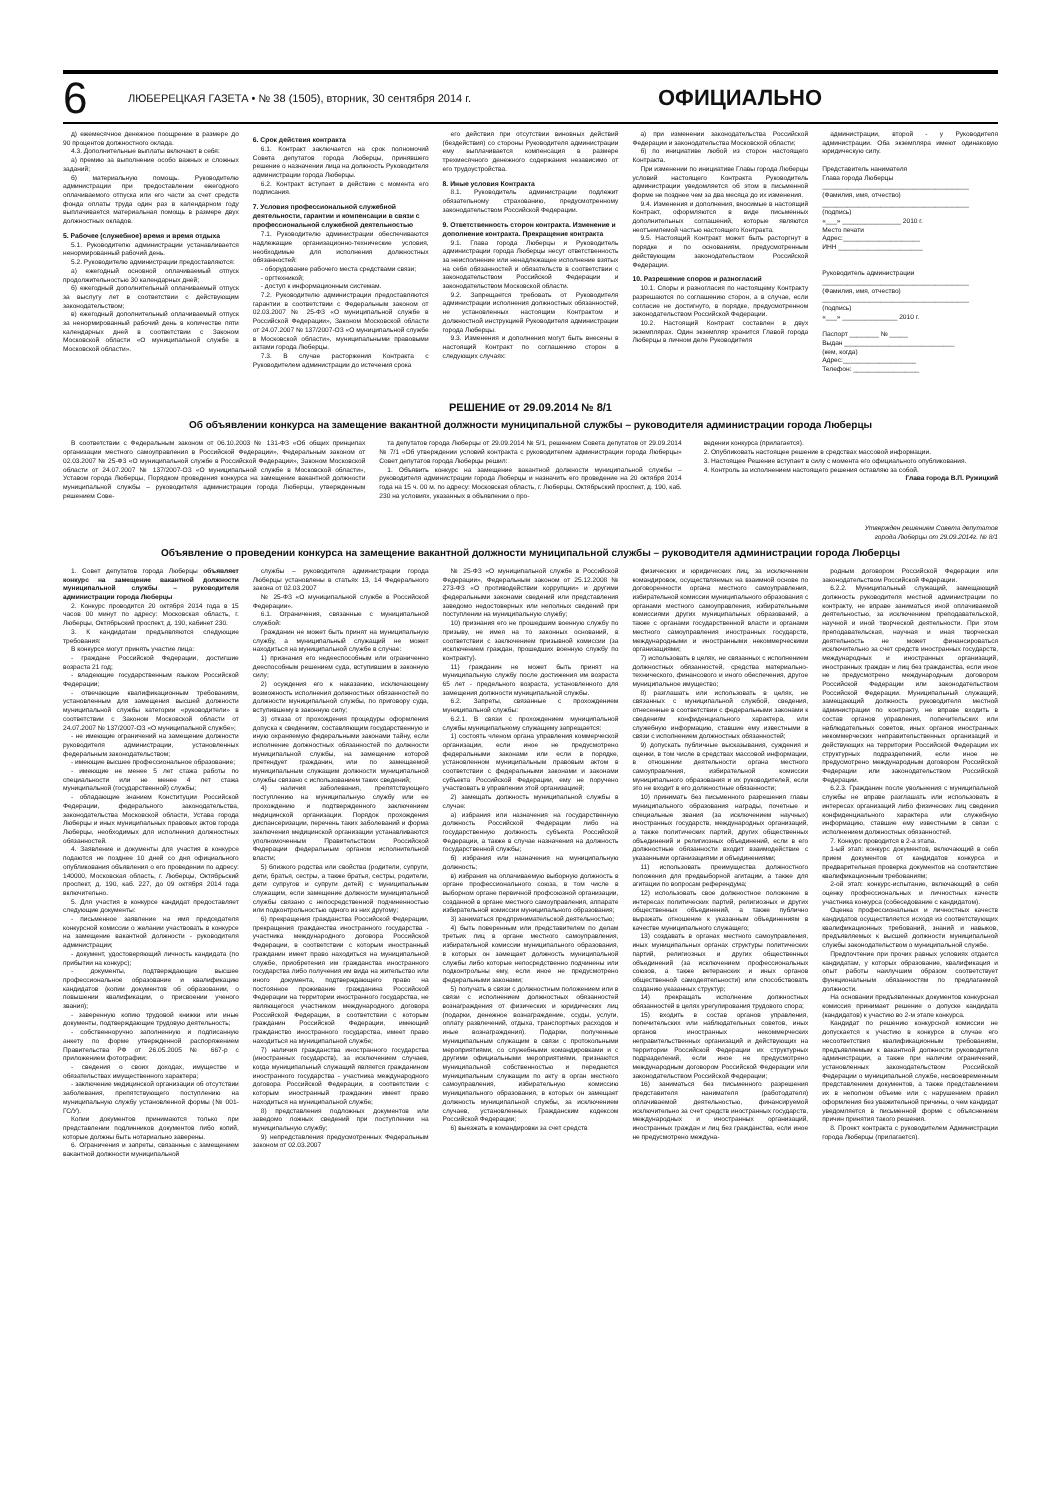6
ЛЮБЕРЕЦКАЯ ГАЗЕТА • № 38 (1505), вторник, 30 сентября 2014 г.
ОФИЦИАЛЬНО
д) ежемесячное денежное поощрение в размере до 90 процентов должностного оклада.
4.3. Дополнительные выплаты включают в себя:
а) премию за выполнение особо важных и сложных заданий;
б) материальную помощь. Руководителю администрации при предоставлении ежегодного оплачиваемого отпуска или его части за счет средств фонда оплаты труда один раз в календарном году выплачивается материальная помощь в размере двух должностных окладов.
5. Рабочее (служебное) время и время отдыха
5.1. Руководителю администрации устанавливается ненормированный рабочий день.
5.2. Руководителю администрации предоставляются:
а) ежегодный основной оплачиваемый отпуск продолжительностью 30 календарных дней;
б) ежегодный дополнительный оплачиваемый отпуск за выслугу лет в соответствии с действующим законодательством;
в) ежегодный дополнительный оплачиваемый отпуск за ненормированный рабочий день в количестве пяти календарных дней в соответствии с Законом Московской области «О муниципальной службе в Московской области».
6. Срок действия контракта
6.1. Контракт заключается на срок полномочий Совета депутатов города Люберцы, принявшего решение о назначении лица на должность Руководителя администрации города Люберцы.
6.2. Контракт вступает в действие с момента его подписания.
7. Условия профессиональной служебной деятельности, гарантии и компенсации в связи с профессиональной служебной деятельностью
7.1. Руководителю администрации обеспечиваются надлежащие организационно-технические условия, необходимые для исполнения должностных обязанностей:
- оборудование рабочего места средствами связи;
- оргтехникой;
- доступ к информационным системам.
7.2. Руководителю администрации предоставляются гарантии в соответствии с Федеральным законом от 02.03.2007 № 25-ФЗ «О муниципальной службе в Российской Федерации», Законом Московской области от 24.07.2007 № 137/2007-ОЗ «О муниципальной службе в Московской области», муниципальными правовыми актами города Люберцы.
7.3. В случае расторжения Контракта с Руководителем администрации до истечения срока
его действия при отсутствии виновных действий (бездействия) со стороны Руководителя администрации ему выплачивается компенсация в размере трехмесячного денежного содержания независимо от его трудоустройства.
8. Иные условия Контракта
8.1. Руководитель администрации подлежит обязательному страхованию, предусмотренному законодательством Российской Федерации.
9. Ответственность сторон контракта. Изменение и дополнение контракта. Прекращение контракта
9.1. Глава города Люберцы и Руководитель администрации города Люберцы несут ответственность за неисполнение или ненадлежащее исполнение взятых на себя обязанностей и обязательств в соответствии с законодательством Российской Федерации и законодательством Московской области.
9.2. Запрещается требовать от Руководителя администрации исполнения должностных обязанностей, не установленных настоящим Контрактом и должностной инструкцией Руководителя администрации города Люберцы.
9.3. Изменения и дополнения могут быть внесены в настоящий Контракт по соглашению сторон в следующих случаях:
а) при изменении законодательства Российской Федерации и законодательства Московской области;
б) по инициативе любой из сторон настоящего Контракта.
При изменении по инициативе Главы города Люберцы условий настоящего Контракта Руководитель администрации уведомляется об этом в письменной форме не позднее чем за два месяца до их изменения.
9.4. Изменения и дополнения, вносимые в настоящий Контракт, оформляются в виде письменных дополнительных соглашений, которые являются неотъемлемой частью настоящего Контракта.
9.5. Настоящий Контракт может быть расторгнут в порядке и по основаниям, предусмотренным действующим законодательством Российской Федерации.
10. Разрешение споров и разногласий
10.1. Споры и разногласия по настоящему Контракту разрешаются по соглашению сторон, а в случае, если согласие не достигнуто, в порядке, предусмотренном законодательством Российской Федерации.
10.2. Настоящий Контракт составлен в двух экземплярах. Один экземпляр хранится Главой города Люберцы в личном деле Руководителя
администрации, второй - у Руководителя администрации. Оба экземпляра имеют одинаковую юридическую силу.
Представитель нанимателя
Глава города Люберцы
________________________________________
(Фамилия, имя, отчество)
________________________________________
(подпись)
«___» ________________ 2010 г.
Место печати
Адрес:_____________________
ИНН _______________________
Руководитель администрации
________________________________________
(Фамилия, имя, отчество)
________________________________________
(подпись)
«___» _______________ 2010 г.
Паспорт ________ № _____
Выдан ______________________________
(кем, когда)
Адрес:____________________
Телефон: __________________
РЕШЕНИЕ от 29.09.2014 № 8/1
Об объявлении конкурса на замещение вакантной должности муниципальной службы – руководителя администрации города Люберцы
В соответствии с Федеральным законом от 06.10.2003 № 131-ФЗ «Об общих принципах организации местного самоуправления в Российской Федерации», Федеральным законом от 02.03.2007 № 25-ФЗ «О муниципальной службе в Российской Федерации», Законом Московской области от 24.07.2007 № 137/2007-ОЗ «О муниципальной службе в Московской области», Уставом города Люберцы, Порядком проведения конкурса на замещение вакантной должности муниципальной службы – руководителя администрации города Люберцы, утвержденным решением Сове-
та депутатов города Люберцы от 29.09.2014 № 5/1, решением Совета депутатов от 29.09.2014 № 7/1 «Об утверждении условий контракта с руководителем администрации города Люберцы» Совет депутатов города Люберцы решил:
1. Объявить конкурс на замещение вакантной должности муниципальной службы – руководителя администрации города Люберцы и назначить его проведение на 20 октября 2014 года на 15 ч. 00 м. по адресу: Московская область, г. Люберцы, Октябрьский проспект, д. 190, каб. 230 на условиях, указанных в объявлении о про-
ведении конкурса (прилагается).
2. Опубликовать настоящее решение в средствах массовой информации.
3. Настоящее Решение вступает в силу с момента его официального опубликования.
4. Контроль за исполнением настоящего решения оставляю за собой.
Глава города В.П. Ружицкий
Утвержден решением Совета депутатов
города Люберцы от 29.09.2014г. № 8/1
Объявление о проведении конкурса на замещение вакантной должности муниципальной службы – руководителя администрации города Люберцы
1. Совет депутатов города Люберцы объявляет конкурс на замещение вакантной должности муниципальной службы – руководителя администрации города Люберцы
2. Конкурс проводится 20 октября 2014 года в 15 часов 00 минут по адресу: Московская область, г. Люберцы, Октябрьский проспект, д. 190, кабинет 230.
3. К кандидатам предъявляются следующие требования:
В конкурсе могут принять участие лица:
- граждане Российской Федерации, достигшие возраста 21 год;
- владеющие государственным языком Российской Федерации;
- отвечающие квалификационным требованиям, установленным для замещения высшей должности муниципальной службы категории «руководители» в соответствии с Законом Московской области от 24.07.2007 № 137/2007-ОЗ «О муниципальной службе»;
- не имеющие ограничений на замещение должности руководителя администрации, установленных федеральным законодательством;
- имеющие высшее профессиональное образование;
- имеющие не менее 5 лет стажа работы по специальности или не менее 4 лет стажа муниципальной (государственной) службы;
- обладающие знанием Конституции Российской Федерации, федерального законодательства, законодательства Московской области, Устава города Люберцы и иных муниципальных правовых актов города Люберцы, необходимых для исполнения должностных обязанностей.
4. Заявление и документы для участия в конкурсе подаются не позднее 10 дней со дня официального опубликования объявления о его проведении по адресу: 140000, Московская область, г. Люберцы, Октябрьский проспект, д. 190, каб. 227, до 09 октября 2014 года включительно.
5. Для участия в конкурсе кандидат предоставляет следующие документы:
- письменное заявление на имя председателя конкурсной комиссии о желании участвовать в конкурсе на замещение вакантной должности - руководителя администрации;
- документ, удостоверяющий личность кандидата (по прибытии на конкурс);
- документы, подтверждающие высшее профессиональное образование и квалификацию кандидатов (копии документов об образовании, о повышении квалификации, о присвоении ученого звания);
- заверенную копию трудовой книжки или иные документы, подтверждающие трудовую деятельность;
- собственноручно заполненную и подписанную анкету по форме утвержденной распоряжением Правительства РФ от 26.05.2005 № 667-р с приложением фотографии;
- сведения о своих доходах, имуществе и обязательствах имущественного характера;
- заключение медицинской организации об отсутствии заболевания, препятствующего поступлению на муниципальную службу установленной формы (№ 001-ГС/У).
Копии документов принимаются только при представлении подлинников документов либо копий, которые должны быть нотариально заверены.
6. Ограничения и запреты, связанные с замещением вакантной должности муниципальной
службы – руководителя администрации города Люберцы установлены в статьях 13, 14 Федерального закона от 02.03.2007
№ 25-ФЗ «О муниципальной службе в Российской Федерации».
6.1. Ограничения, связанные с муниципальной службой:
Гражданин не может быть принят на муниципальную службу, а муниципальный служащий не может находиться на муниципальной службе в случае:
1) признания его недееспособным или ограниченно дееспособным решением суда, вступившим в законную силу;
2) осуждения его к наказанию, исключающему возможность исполнения должностных обязанностей по должности муниципальной службы, по приговору суда, вступившему в законную силу;
3) отказа от прохождения процедуры оформления допуска к сведениям, составляющим государственную и иную охраняемую федеральными законами тайну, если исполнение должностных обязанностей по должности муниципальной службы, на замещение которой претендует гражданин, или по замещаемой муниципальным служащим должности муниципальной службы связано с использованием таких сведений;
4) наличия заболевания, препятствующего поступлению на муниципальную службу или ее прохождению и подтвержденного заключением медицинской организации. Порядок прохождения диспансеризации, перечень таких заболеваний и форма заключения медицинской организации устанавливаются уполномоченным Правительством Российской Федерации федеральным органом исполнительной власти;
5) близкого родства или свойства (родители, супруги, дети, братья, сестры, а также братья, сестры, родители, дети супругов и супруги детей) с муниципальным служащим, если замещение должности муниципальной службы связано с непосредственной подчиненностью или подконтрольностью одного из них другому;
6) прекращения гражданства Российской Федерации, прекращения гражданства иностранного государства - участника международного договора Российской Федерации, в соответствии с которым иностранный гражданин имеет право находиться на муниципальной службе, приобретения им гражданства иностранного государства либо получения им вида на жительство или иного документа, подтверждающего право на постоянное проживание гражданина Российской Федерации на территории иностранного государства, не являющегося участником международного договора Российской Федерации, в соответствии с которым гражданин Российской Федерации, имеющий гражданство иностранного государства, имеет право находиться на муниципальной службе;
7) наличия гражданства иностранного государства (иностранных государств), за исключением случаев, когда муниципальный служащий является гражданином иностранного государства - участника международного договора Российской Федерации, в соответствии с которым иностранный гражданин имеет право находиться на муниципальной службе;
8) представления подложных документов или заведомо ложных сведений при поступлении на муниципальную службу;
9) непредставления предусмотренных Федеральным законом от 02.03.2007
№ 25-ФЗ «О муниципальной службе в Российской Федерации», Федеральным законом от 25.12.2008 № 273-ФЗ «О противодействии коррупции» и другими федеральными законами сведений или представления заведомо недостоверных или неполных сведений при поступлении на муниципальную службу;
10) признания его не прошедшим военную службу по призыву, не имея на то законных оснований, в соответствии с заключением призывной комиссии (за исключением граждан, прошедших военную службу по контракту).
11) гражданин не может быть принят на муниципальную службу после достижения им возраста 65 лет - предельного возраста, установленного для замещения должности муниципальной службы.
6.2. Запреты, связанные с прохождением муниципальной службы:
6.2.1. В связи с прохождением муниципальной службы муниципальному служащему запрещается:
1) состоять членом органа управления коммерческой организации, если иное не предусмотрено федеральными законами или если в порядке, установленном муниципальным правовым актом в соответствии с федеральными законами и законами субъекта Российской Федерации, ему не поручено участвовать в управлении этой организацией;
2) замещать должность муниципальной службы в случае:
а) избрания или назначения на государственную должность Российской Федерации либо на государственную должность субъекта Российской Федерации, а также в случае назначения на должность государственной службы;
б) избрания или назначения на муниципальную должность;
в) избрания на оплачиваемую выборную должность в органе профессионального союза, в том числе в выборном органе первичной профсоюзной организации, созданной в органе местного самоуправления, аппарате избирательной комиссии муниципального образования;
3) заниматься предпринимательской деятельностью;
4) быть поверенным или представителем по делам третьих лиц в органе местного самоуправления, избирательной комиссии муниципального образования, в которых он замещает должность муниципальной службы либо которые непосредственно подчинены или подконтрольны ему, если иное не предусмотрено федеральными законами;
5) получать в связи с должностным положением или в связи с исполнением должностных обязанностей вознаграждения от физических и юридических лиц (подарки, денежное вознаграждение, ссуды, услуги, оплату развлечений, отдыха, транспортных расходов и иные вознаграждения). Подарки, полученные муниципальным служащим в связи с протокольными мероприятиями, со служебными командировками и с другими официальными мероприятиями, признаются муниципальной собственностью и передаются муниципальным служащим по акту в орган местного самоуправления, избирательную комиссию муниципального образования, в которых он замещает должность муниципальной службы, за исключением случаев, установленных Гражданским кодексом Российской Федерации;
6) выезжать в командировки за счет средств
физических и юридических лиц, за исключением командировок, осуществляемых на взаимной основе по договоренности органа местного самоуправления, избирательной комиссии муниципального образования с органами местного самоуправления, избирательными комиссиями других муниципальных образований, а также с органами государственной власти и органами местного самоуправления иностранных государств, международными и иностранными некоммерческими организациями;
7) использовать в целях, не связанных с исполнением должностных обязанностей, средства материально-технического, финансового и иного обеспечения, другое муниципальное имущество;
8) разглашать или использовать в целях, не связанных с муниципальной службой, сведения, отнесенные в соответствии с федеральными законами к сведениям конфиденциального характера, или служебную информацию, ставшие ему известными в связи с исполнением должностных обязанностей;
9) допускать публичные высказывания, суждения и оценки, в том числе в средствах массовой информации, в отношении деятельности органа местного самоуправления, избирательной комиссии муниципального образования и их руководителей, если это не входит в его должностные обязанности;
10) принимать без письменного разрешения главы муниципального образования награды, почетные и специальные звания (за исключением научных) иностранных государств, международных организаций, а также политических партий, других общественных объединений и религиозных объединений, если в его должностные обязанности входит взаимодействие с указанными организациями и объединениями;
11) использовать преимущества должностного положения для предвыборной агитации, а также для агитации по вопросам референдума;
12) использовать свое должностное положение в интересах политических партий, религиозных и других общественных объединений, а также публично выражать отношение к указанным объединениям в качестве муниципального служащего;
13) создавать в органах местного самоуправления, иных муниципальных органах структуры политических партий, религиозных и других общественных объединений (за исключением профессиональных союзов, а также ветеранских и иных органов общественной самодеятельности) или способствовать созданию указанных структур;
14) прекращать исполнение должностных обязанностей в целях урегулирования трудового спора;
15) входить в состав органов управления, попечительских или наблюдательных советов, иных органов иностранных некоммерческих неправительственных организаций и действующих на территории Российской Федерации их структурных подразделений, если иное не предусмотрено международным договором Российской Федерации или законодательством Российской Федерации;
16) заниматься без письменного разрешения представителя нанимателя (работодателя) оплачиваемой деятельностью, финансируемой исключительно за счет средств иностранных государств, международных и иностранных организаций, иностранных граждан и лиц без гражданства, если иное не предусмотрено междуна-
родным договором Российской Федерации или законодательством Российской Федерации.
6.2.2. Муниципальный служащий, замещающий должность руководителя местной администрации по контракту, не вправе заниматься иной оплачиваемой деятельностью, за исключением преподавательской, научной и иной творческой деятельности. При этом преподавательская, научная и иная творческая деятельность не может финансироваться исключительно за счет средств иностранных государств, международных и иностранных организаций, иностранных граждан и лиц без гражданства, если иное не предусмотрено международным договором Российской Федерации или законодательством Российской Федерации. Муниципальный служащий, замещающий должность руководителя местной администрации по контракту, не вправе входить в состав органов управления, попечительских или наблюдательных советов, иных органов иностранных некоммерческих неправительственных организаций и действующих на территории Российской Федерации их структурных подразделений, если иное не предусмотрено международным договором Российской Федерации или законодательством Российской Федерации.
6.2.3. Гражданин после увольнения с муниципальной службы не вправе разглашать или использовать в интересах организаций либо физических лиц сведения конфиденциального характера или служебную информацию, ставшие ему известными в связи с исполнением должностных обязанностей.
7. Конкурс проводится в 2-а этапа.
1-ый этап: конкурс документов, включающий в себя прием документов от кандидатов конкурса и предварительная проверка документов на соответствие квалификационным требованиям;
2-ой этап: конкурс-испытание, включающий в себя оценку профессиональных и личностных качеств участника конкурса (собеседование с кандидатом).
Оценка профессиональных и личностных качеств кандидатов осуществляется исходя из соответствующих квалификационных требований, знаний и навыков, предъявляемых к высшей должности муниципальной службы законодательством о муниципальной службе.
Предпочтение при прочих равных условиях отдается кандидатам, у которых образование, квалификация и опыт работы наилучшим образом соответствует функциональным обязанностям по предлагаемой должности.
На основании предъявленных документов конкурсная комиссия принимает решение о допуске кандидата (кандидатов) к участию во 2-м этапе конкурса.
Кандидат по решению конкурсной комиссии не допускается к участию в конкурсе в случае его несоответствия квалификационным требованиям, предъявляемым к вакантной должности руководителя администрации, а также при наличии ограничений, установленных законодательством Российской Федерации о муниципальной службе, несвоевременным представлением документов, а также представлением их в неполном объеме или с нарушением правил оформления без уважительной причины, о чем кандидат уведомляется в письменной форме с объяснением причин принятия такого решения.
8. Проект контракта с руководителем Администрации города Люберцы (прилагается).